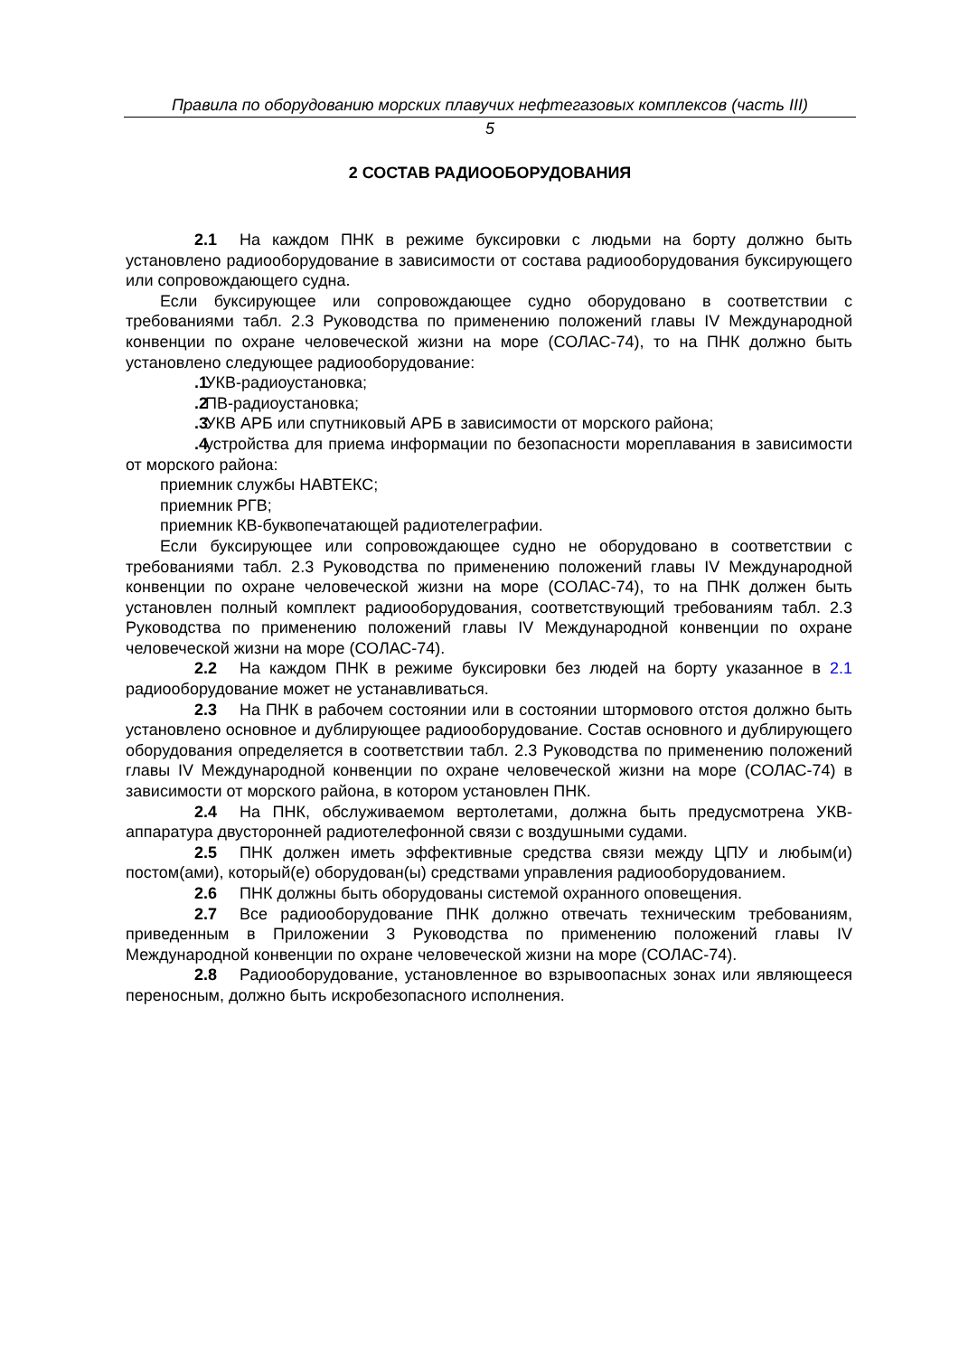Правила по оборудованию морских плавучих нефтегазовых комплексов (часть III)
5
2 СОСТАВ РАДИООБОРУДОВАНИЯ
2.1 На каждом ПНК в режиме буксировки с людьми на борту должно быть установлено радиооборудование в зависимости от состава радиооборудования буксирующего или сопровождающего судна.
Если буксирующее или сопровождающее судно оборудовано в соответствии с требованиями табл. 2.3 Руководства по применению положений главы IV Международной конвенции по охране человеческой жизни на море (СОЛАС-74), то на ПНК должно быть установлено следующее радиооборудование:
.1 УКВ-радиоустановка;
.2 ПВ-радиоустановка;
.3 УКВ АРБ или спутниковый АРБ в зависимости от морского района;
.4 устройства для приема информации по безопасности мореплавания в зависимости от морского района:
приемник службы НАВТЕКС;
приемник РГВ;
приемник КВ-буквопечатающей радиотелеграфии.
Если буксирующее или сопровождающее судно не оборудовано в соответствии с требованиями табл. 2.3 Руководства по применению положений главы IV Международной конвенции по охране человеческой жизни на море (СОЛАС-74), то на ПНК должен быть установлен полный комплект радиооборудования, соответствующий требованиям табл. 2.3 Руководства по применению положений главы IV Международной конвенции по охране человеческой жизни на море (СОЛАС-74).
2.2 На каждом ПНК в режиме буксировки без людей на борту указанное в 2.1 радиооборудование может не устанавливаться.
2.3 На ПНК в рабочем состоянии или в состоянии штормового отстоя должно быть установлено основное и дублирующее радиооборудование. Состав основного и дублирующего оборудования определяется в соответствии табл. 2.3 Руководства по применению положений главы IV Международной конвенции по охране человеческой жизни на море (СОЛАС-74) в зависимости от морского района, в котором установлен ПНК.
2.4 На ПНК, обслуживаемом вертолетами, должна быть предусмотрена УКВ-аппаратура двусторонней радиотелефонной связи с воздушными судами.
2.5 ПНК должен иметь эффективные средства связи между ЦПУ и любым(и) постом(ами), который(е) оборудован(ы) средствами управления радиооборудованием.
2.6 ПНК должны быть оборудованы системой охранного оповещения.
2.7 Все радиооборудование ПНК должно отвечать техническим требованиям, приведенным в Приложении 3 Руководства по применению положений главы IV Международной конвенции по охране человеческой жизни на море (СОЛАС-74).
2.8 Радиооборудование, установленное во взрывоопасных зонах или являющееся переносным, должно быть искробезопасного исполнения.